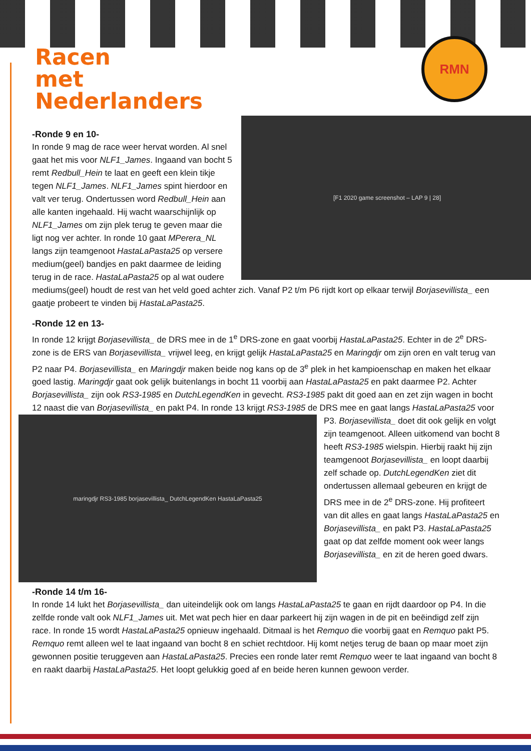RMN
Racen
met
Nederlanders
[F1 2020 game screenshot – LAP 9 | 28]
-Ronde 9 en 10-
In ronde 9 mag de race weer hervat worden. Al snel gaat het mis voor NLF1_James. Ingaand van bocht 5 remt Redbull_Hein te laat en geeft een klein tikje tegen NLF1_James. NLF1_James spint hierdoor en valt ver terug. Ondertussen word Redbull_Hein aan alle kanten ingehaald. Hij wacht waarschijnlijk op NLF1_James om zijn plek terug te geven maar die ligt nog ver achter. In ronde 10 gaat MPerera_NL langs zijn teamgenoot HastaLaPasta25 op versere medium(geel) bandjes en pakt daarmee de leiding terug in de race. HastaLaPasta25 op al wat oudere mediums(geel) houdt de rest van het veld goed achter zich. Vanaf P2 t/m P6 rijdt kort op elkaar terwijl Borjasevillista_ een gaatje probeert te vinden bij HastaLaPasta25.
-Ronde 12 en 13-
In ronde 12 krijgt Borjasevillista_ de DRS mee in de 1<sup>e</sup> DRS-zone en gaat voorbij HastaLaPasta25. Echter in de 2<sup>e</sup> DRS-zone is de ERS van Borjasevillista_ vrijwel leeg, en krijgt gelijk HastaLaPasta25 en Maringdjr om zijn oren en valt terug van P2 naar P4. Borjasevillista_ en Maringdjr maken beide nog kans op de 3<sup>e</sup> plek in het kampioenschap en maken het elkaar goed lastig. Maringdjr gaat ook gelijk buitenlangs in bocht 11 voorbij aan HastaLaPasta25 en pakt daarmee P2. Achter Borjasevillista_ zijn ook RS3-1985 en DutchLegendKen in gevecht. RS3-1985 pakt dit goed aan en zet zijn wagen in bocht 12 naast die van Borjasevillista_ en pakt P4. In ronde 13 krijgt RS3-1985 de DRS mee en gaat
maringdjr RS3-1985 borjasevillista_ DutchLegendKen HastaLaPasta25
langs HastaLaPasta25 voor P3. Borjasevillista_ doet dit ook gelijk en volgt zijn teamgenoot. Alleen uitkomend van bocht 8 heeft RS3-1985 wielspin. Hierbij raakt hij zijn teamgenoot Borjasevillista_ en loopt daarbij zelf schade op. DutchLegendKen ziet dit ondertussen allemaal gebeuren en krijgt de DRS mee in de 2<sup>e</sup> DRS-zone. Hij profiteert van dit alles en gaat langs HastaLaPasta25 en Borjasevillista_ en pakt P3. HastaLaPasta25 gaat op dat zelfde moment ook weer langs Borjasevillista_ en zit de heren goed dwars.
-Ronde 14 t/m 16-
In ronde 14 lukt het Borjasevillista_ dan uiteindelijk ook om langs HastaLaPasta25 te gaan en rijdt daardoor op P4. In die zelfde ronde valt ook NLF1_James uit. Met wat pech hier en daar parkeert hij zijn wagen in de pit en beëindigd zelf zijn race. In ronde 15 wordt HastaLaPasta25 opnieuw ingehaald. Ditmaal is het Remquo die voorbij gaat en Remquo pakt P5. Remquo remt alleen wel te laat ingaand van bocht 8 en schiet rechtdoor. Hij komt netjes terug de baan op maar moet zijn gewonnen positie teruggeven aan HastaLaPasta25. Precies een ronde later remt Remquo weer te laat ingaand van bocht 8 en raakt daarbij HastaLaPasta25. Het loopt gelukkig goed af en beide heren kunnen gewoon verder.